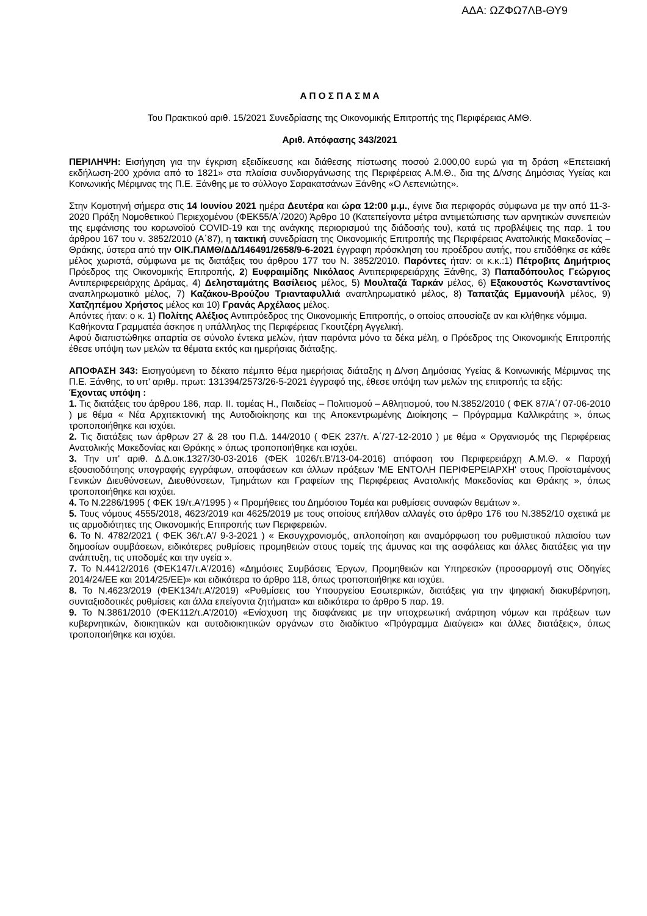ΑΔΑ: ΩΖΦΩ7ΛΒ-ΘΥ9
Α Π Ο Σ Π Α Σ Μ Α
Του Πρακτικού αριθ. 15/2021 Συνεδρίασης της Οικονομικής Επιτροπής της Περιφέρειας ΑΜΘ.
Αριθ. Απόφασης 343/2021
ΠΕΡΙΛΗΨΗ: Εισήγηση για την έγκριση εξειδίκευσης και διάθεσης πίστωσης ποσού 2.000,00 ευρώ για τη δράση «Επετειακή εκδήλωση-200 χρόνια από το 1821» στα πλαίσια συνδιοργάνωσης της Περιφέρειας Α.Μ.Θ., δια της Δ/νσης Δημόσιας Υγείας και Κοινωνικής Μέριμνας της Π.Ε. Ξάνθης με το σύλλογο Σαρακατσάνων Ξάνθης «Ο Λεπενιώτης».
Στην Κομοτηνή σήμερα στις 14 Ιουνίου 2021 ημέρα Δευτέρα και ώρα 12:00 μ.μ., έγινε δια περιφοράς σύμφωνα με την από 11-3-2020 Πράξη Νομοθετικού Περιεχομένου (ΦΕΚ55/Α΄/2020) Άρθρο 10 (Κατεπείγοντα μέτρα αντιμετώπισης των αρνητικών συνεπειών της εμφάνισης του κορωνοϊού COVID-19 και της ανάγκης περιορισμού της διάδοσής του), κατά τις προβλέψεις της παρ. 1 του άρθρου 167 του ν. 3852/2010 (Α΄87), η τακτική συνεδρίαση της Οικονομικής Επιτροπής της Περιφέρειας Ανατολικής Μακεδονίας – Θράκης, ύστερα από την ΟΙΚ.ΠΑΜΘ/ΔΔ/146491/2658/9-6-2021 έγγραφη πρόσκληση του προέδρου αυτής, που επιδόθηκε σε κάθε μέλος χωριστά, σύμφωνα με τις διατάξεις του άρθρου 177 του Ν. 3852/2010. Παρόντες ήταν: οι κ.κ.:1) Πέτροβιτς Δημήτριος Πρόεδρος της Οικονομικής Επιτροπής, 2) Ευφραιμίδης Νικόλαος Αντιπεριφερειάρχης Ξάνθης, 3) Παπαδόπουλος Γεώργιος Αντιπεριφερειάρχης Δράμας, 4) Δελησταμάτης Βασίλειος μέλος, 5) Μουλταζά Ταρκάν μέλος, 6) Εξακουστός Κωνσταντίνος αναπληρωματικό μέλος, 7) Καζάκου-Βρούζου Τριανταφυλλιά αναπληρωματικό μέλος, 8) Ταπατζάς Εμμανουήλ μέλος, 9) Χατζηπέμου Χρήστος μέλος και 10) Γρανάς Αρχέλαος μέλος.
Απόντες ήταν: ο κ. 1) Πολίτης Αλέξιος Αντιπρόεδρος της Οικονομικής Επιτροπής, ο οποίος απουσίαζε αν και κλήθηκε νόμιμα.
Καθήκοντα Γραμματέα άσκησε η υπάλληλος της Περιφέρειας Γκουτζέρη Αγγελική.
Αφού διαπιστώθηκε απαρτία σε σύνολο έντεκα μελών, ήταν παρόντα μόνο τα δέκα μέλη, ο Πρόεδρος της Οικονομικής Επιτροπής έθεσε υπόψη των μελών τα θέματα εκτός και ημερήσιας διάταξης.
ΑΠΟΦΑΣΗ 343: Εισηγούμενη το δέκατο πέμπτο θέμα ημερήσιας διάταξης η Δ/νση Δημόσιας Υγείας & Κοινωνικής Μέριμνας της Π.Ε. Ξάνθης, το υπ' αριθμ. πρωτ: 131394/2573/26-5-2021 έγγραφό της, έθεσε υπόψη των μελών της επιτροπής τα εξής:
Έχοντας υπόψη :
1. Τις διατάξεις του άρθρου 186, παρ. ΙΙ. τομέας Η., Παιδείας – Πολιτισμού – Αθλητισμού, του Ν.3852/2010 ( ΦΕΚ 87/Α΄/ 07-06-2010 ) με θέμα « Νέα Αρχιτεκτονική της Αυτοδιοίκησης και της Αποκεντρωμένης Διοίκησης – Πρόγραμμα Καλλικράτης », όπως τροποποιήθηκε και ισχύει.
2. Τις διατάξεις των άρθρων 27 & 28 του Π.Δ. 144/2010 ( ΦΕΚ 237/τ. Α΄/27-12-2010 ) με θέμα « Οργανισμός της Περιφέρειας Ανατολικής Μακεδονίας και Θράκης » όπως τροποποιήθηκε και ισχύει.
3. Την υπ' αριθ. Δ.Δ.οικ.1327/30-03-2016 (ΦΕΚ 1026/τ.Β'/13-04-2016) απόφαση του Περιφερειάρχη Α.Μ.Θ. « Παροχή εξουσιοδότησης υπογραφής εγγράφων, αποφάσεων και άλλων πράξεων 'ΜΕ ΕΝΤΟΛΗ ΠΕΡΙΦΕΡΕΙΑΡΧΗ' στους Προϊσταμένους Γενικών Διευθύνσεων, Διευθύνσεων, Τμημάτων και Γραφείων της Περιφέρειας Ανατολικής Μακεδονίας και Θράκης », όπως τροποποιήθηκε και ισχύει.
4. Το Ν.2286/1995 ( ΦΕΚ 19/τ.Α'/1995 ) « Προμήθειες του Δημόσιου Τομέα και ρυθμίσεις συναφών θεμάτων ».
5. Τους νόμους 4555/2018, 4623/2019 και 4625/2019 με τους οποίους επήλθαν αλλαγές στο άρθρο 176 του Ν.3852/10 σχετικά με τις αρμοδιότητες της Οικονομικής Επιτροπής των Περιφερειών.
6. Το Ν. 4782/2021 ( ΦΕΚ 36/τ.Α'/ 9-3-2021 ) « Εκσυγχρονισμός, απλοποίηση και αναμόρφωση του ρυθμιστικού πλαισίου των δημοσίων συμβάσεων, ειδικότερες ρυθμίσεις προμηθειών στους τομείς της άμυνας και της ασφάλειας και άλλες διατάξεις για την ανάπτυξη, τις υποδομές και την υγεία ».
7. Το Ν.4412/2016 (ΦΕΚ147/τ.Α'/2016) «Δημόσιες Συμβάσεις Έργων, Προμηθειών και Υπηρεσιών (προσαρμογή στις Οδηγίες 2014/24/ΕΕ και 2014/25/ΕΕ)» και ειδικότερα το άρθρο 118, όπως τροποποιήθηκε και ισχύει.
8. Το Ν.4623/2019 (ΦΕΚ134/τ.Α'/2019) «Ρυθμίσεις του Υπουργείου Εσωτερικών, διατάξεις για την ψηφιακή διακυβέρνηση, συνταξιοδοτικές ρυθμίσεις και άλλα επείγοντα ζητήματα» και ειδικότερα το άρθρο 5 παρ. 19.
9. Το Ν.3861/2010 (ΦΕΚ112/τ.Α'/2010) «Ενίσχυση της διαφάνειας με την υποχρεωτική ανάρτηση νόμων και πράξεων των κυβερνητικών, διοικητικών και αυτοδιοικητικών οργάνων στο διαδίκτυο «Πρόγραμμα Διαύγεια» και άλλες διατάξεις», όπως τροποποιήθηκε και ισχύει.